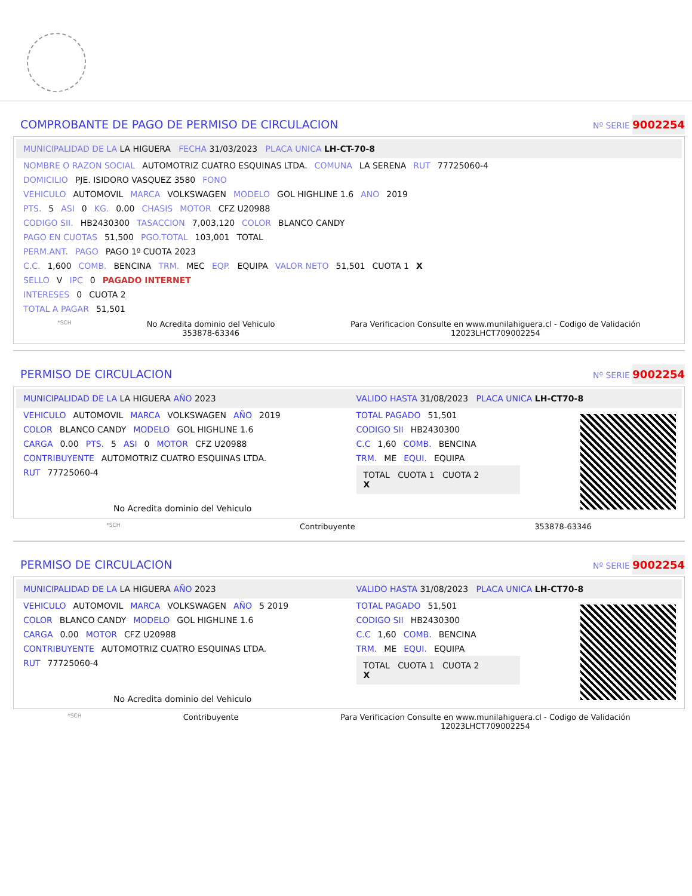COMPROBANTE DE PAGO DE PERMISO DE CIRCULACION
Nº SERIE 9002254
MUNICIPALIDAD DE LA LA HIGUERA FECHA 31/03/2023 PLACA UNICA LH-CT-70-8
NOMBRE O RAZON SOCIAL AUTOMOTRIZ CUATRO ESQUINAS LTDA. COMUNA LA SERENA RUT 77725060-4
DOMICILIO PJE. ISIDORO VASQUEZ 3580 FONO
VEHICULO AUTOMOVIL MARCA VOLKSWAGEN MODELO GOL HIGHLINE 1.6 ANO 2019
PTS. 5 ASI 0 KG. 0.00 CHASIS MOTOR CFZ U20988
CODIGO SII. HB2430300 TASACCION 7,003,120 COLOR BLANCO CANDY
PAGO EN CUOTAS 51,500 PGO.TOTAL 103,001 TOTAL
PERM.ANT. PAGO PAGO 1º CUOTA 2023
C.C. 1,600 COMB. BENCINA TRM. MEC EQP. EQUIPA VALOR NETO 51,501 CUOTA 1 X
SELLO V IPC 0 PAGADO INTERNET
INTERESES 0 CUOTA 2
TOTAL A PAGAR 51,501
*SCH No Acredita dominio del Vehiculo
353878-63346 Para Verificacion Consulte en www.munilahiguera.cl - Codigo de Validación
12023LHCT709002254
PERMISO DE CIRCULACION
Nº SERIE 9002254
MUNICIPALIDAD DE LA LA HIGUERA AÑO 2023
VEHICULO AUTOMOVIL MARCA VOLKSWAGEN AÑO 2019
COLOR BLANCO CANDY MODELO GOL HIGHLINE 1.6
CARGA 0.00 PTS. 5 ASI 0 MOTOR CFZ U20988
CONTRIBUYENTE AUTOMOTRIZ CUATRO ESQUINAS LTDA.
RUT 77725060-4
No Acredita dominio del Vehiculo
VALIDO HASTA 31/08/2023 PLACA UNICA LH-CT70-8
TOTAL PAGADO 51,501
CODIGO SII HB2430300
C.C 1,60 COMB. BENCINA
TRM. ME EQUI. EQUIPA
TOTAL CUOTA 1 CUOTA 2
X
*SCH Contribuyente 353878-63346
PERMISO DE CIRCULACION
Nº SERIE 9002254
MUNICIPALIDAD DE LA LA HIGUERA AÑO 2023
VEHICULO AUTOMOVIL MARCA VOLKSWAGEN AÑO 5 2019
COLOR BLANCO CANDY MODELO GOL HIGHLINE 1.6
CARGA 0.00 MOTOR CFZ U20988
CONTRIBUYENTE AUTOMOTRIZ CUATRO ESQUINAS LTDA.
RUT 77725060-4
No Acredita dominio del Vehiculo
VALIDO HASTA 31/08/2023 PLACA UNICA LH-CT70-8
TOTAL PAGADO 51,501
CODIGO SII HB2430300
C.C 1,60 COMB. BENCINA
TRM. ME EQUI. EQUIPA
TOTAL CUOTA 1 CUOTA 2
X
*SCH Contribuyente Para Verificacion Consulte en www.munilahiguera.cl - Codigo de Validación
12023LHCT709002254